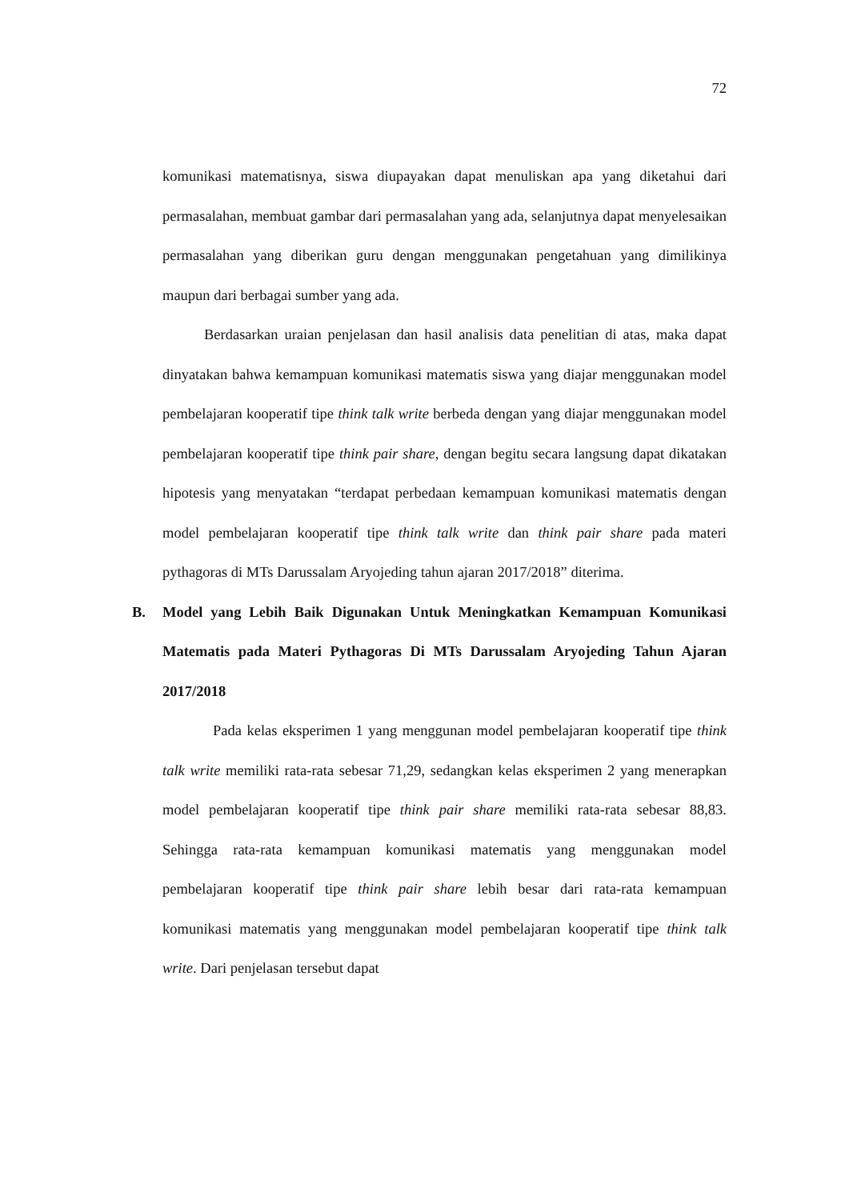72
komunikasi matematisnya, siswa diupayakan dapat menuliskan apa yang diketahui dari permasalahan, membuat gambar dari permasalahan yang ada, selanjutnya dapat menyelesaikan permasalahan yang diberikan guru dengan menggunakan pengetahuan yang dimilikinya maupun dari berbagai sumber yang ada.
Berdasarkan uraian penjelasan dan hasil analisis data penelitian di atas, maka dapat dinyatakan bahwa kemampuan komunikasi matematis siswa yang diajar menggunakan model pembelajaran kooperatif tipe think talk write berbeda dengan yang diajar menggunakan model pembelajaran kooperatif tipe think pair share, dengan begitu secara langsung dapat dikatakan hipotesis yang menyatakan “terdapat perbedaan kemampuan komunikasi matematis dengan model pembelajaran kooperatif tipe think talk write dan think pair share pada materi pythagoras di MTs Darussalam Aryojeding tahun ajaran 2017/2018” diterima.
B. Model yang Lebih Baik Digunakan Untuk Meningkatkan Kemampuan Komunikasi Matematis pada Materi Pythagoras Di MTs Darussalam Aryojeding Tahun Ajaran 2017/2018
Pada kelas eksperimen 1 yang menggunan model pembelajaran kooperatif tipe think talk write memiliki rata-rata sebesar 71,29, sedangkan kelas eksperimen 2 yang menerapkan model pembelajaran kooperatif tipe think pair share memiliki rata-rata sebesar 88,83. Sehingga rata-rata kemampuan komunikasi matematis yang menggunakan model pembelajaran kooperatif tipe think pair share lebih besar dari rata-rata kemampuan komunikasi matematis yang menggunakan model pembelajaran kooperatif tipe think talk write. Dari penjelasan tersebut dapat